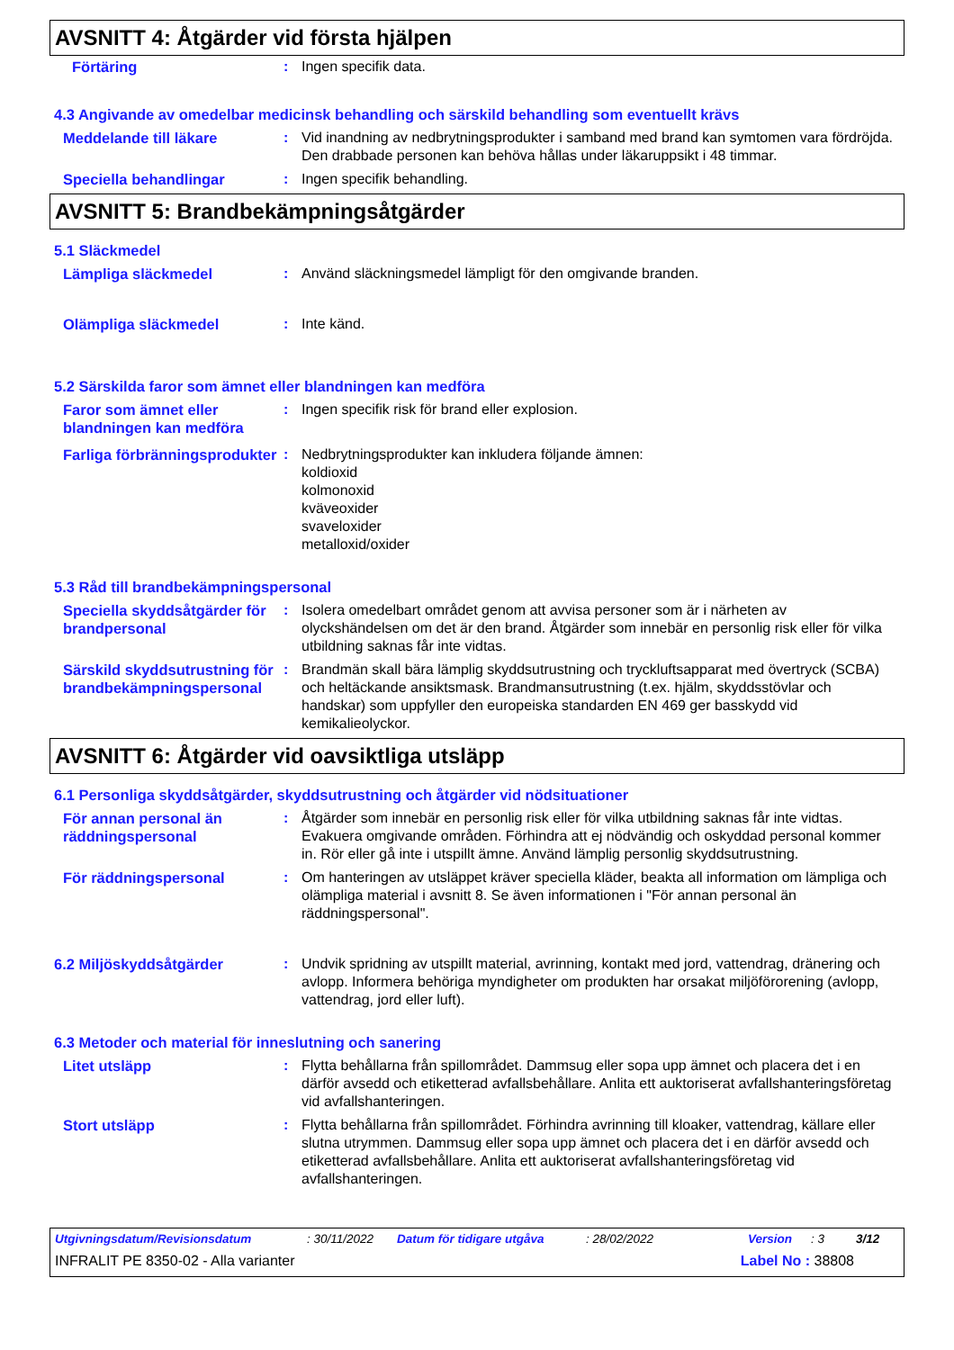AVSNITT 4: Åtgärder vid första hjälpen
Förtäring : Ingen specifik data.
4.3 Angivande av omedelbar medicinsk behandling och särskild behandling som eventuellt krävs
Meddelande till läkare : Vid inandning av nedbrytningsprodukter i samband med brand kan symtomen vara fördröjda. Den drabbade personen kan behöva hållas under läkaruppsikt i 48 timmar.
Speciella behandlingar : Ingen specifik behandling.
AVSNITT 5: Brandbekämpningsåtgärder
5.1 Släckmedel
Lämpliga släckmedel : Använd släckningsmedel lämpligt för den omgivande branden.
Olämpliga släckmedel : Inte känd.
5.2 Särskilda faror som ämnet eller blandningen kan medföra
Faror som ämnet eller blandningen kan medföra
: Ingen specifik risk för brand eller explosion.
Farliga förbränningsprodukter
: Nedbrytningsprodukter kan inkludera följande ämnen:
koldioxid
kolmonoxid
kväveoxider
svaveloxider
metalloxid/oxider
5.3 Råd till brandbekämpningspersonal
Speciella skyddsåtgärder för brandpersonal
: Isolera omedelbart området genom att avvisa personer som är i närheten av olyckshändelsen om det är den brand. Åtgärder som innebär en personlig risk eller för vilka utbildning saknas får inte vidtas.
Särskild skyddsutrustning för brandbekämpningspersonal
: Brandmän skall bära lämplig skyddsutrustning och tryckluftsapparat med övertryck (SCBA) och heltäckande ansiktsmask. Brandmansutrustning (t.ex. hjälm, skyddsstövlar och handskar) som uppfyller den europeiska standarden EN 469 ger basskydd vid kemikalieolyckor.
AVSNITT 6: Åtgärder vid oavsiktliga utsläpp
6.1 Personliga skyddsåtgärder, skyddsutrustning och åtgärder vid nödsituationer
För annan personal än räddningspersonal
: Åtgärder som innebär en personlig risk eller för vilka utbildning saknas får inte vidtas. Evakuera omgivande områden. Förhindra att ej nödvändig och oskyddad personal kommer in. Rör eller gå inte i utspillt ämne. Använd lämplig personlig skyddsutrustning.
För räddningspersonal : Om hanteringen av utsläppet kräver speciella kläder, beakta all information om lämpliga och olämpliga material i avsnitt 8. Se även informationen i "För annan personal än räddningspersonal".
6.2 Miljöskyddsåtgärder : Undvik spridning av utspillt material, avrinning, kontakt med jord, vattendrag, dränering och avlopp. Informera behöriga myndigheter om produkten har orsakat miljöförorening (avlopp, vattendrag, jord eller luft).
6.3 Metoder och material för inneslutning och sanering
Litet utsläpp : Flytta behållarna från spillområdet. Dammsug eller sopa upp ämnet och placera det i en därför avsedd och etiketterad avfallsbehållare. Anlita ett auktoriserat avfallshanteringsföretag vid avfallshanteringen.
Stort utsläpp : Flytta behållarna från spillområdet. Förhindra avrinning till kloaker, vattendrag, källare eller slutna utrymmen. Dammsug eller sopa upp ämnet och placera det i en därför avsedd och etiketterad avfallsbehållare. Anlita ett auktoriserat avfallshanteringsföretag vid avfallshanteringen.
Utgivningsdatum/Revisionsdatum: 30/11/2022 Datum för tidigare utgåva: 28/02/2022 Version: 3 3/12
INFRALIT PE 8350-02 - Alla varianter Label No : 38808